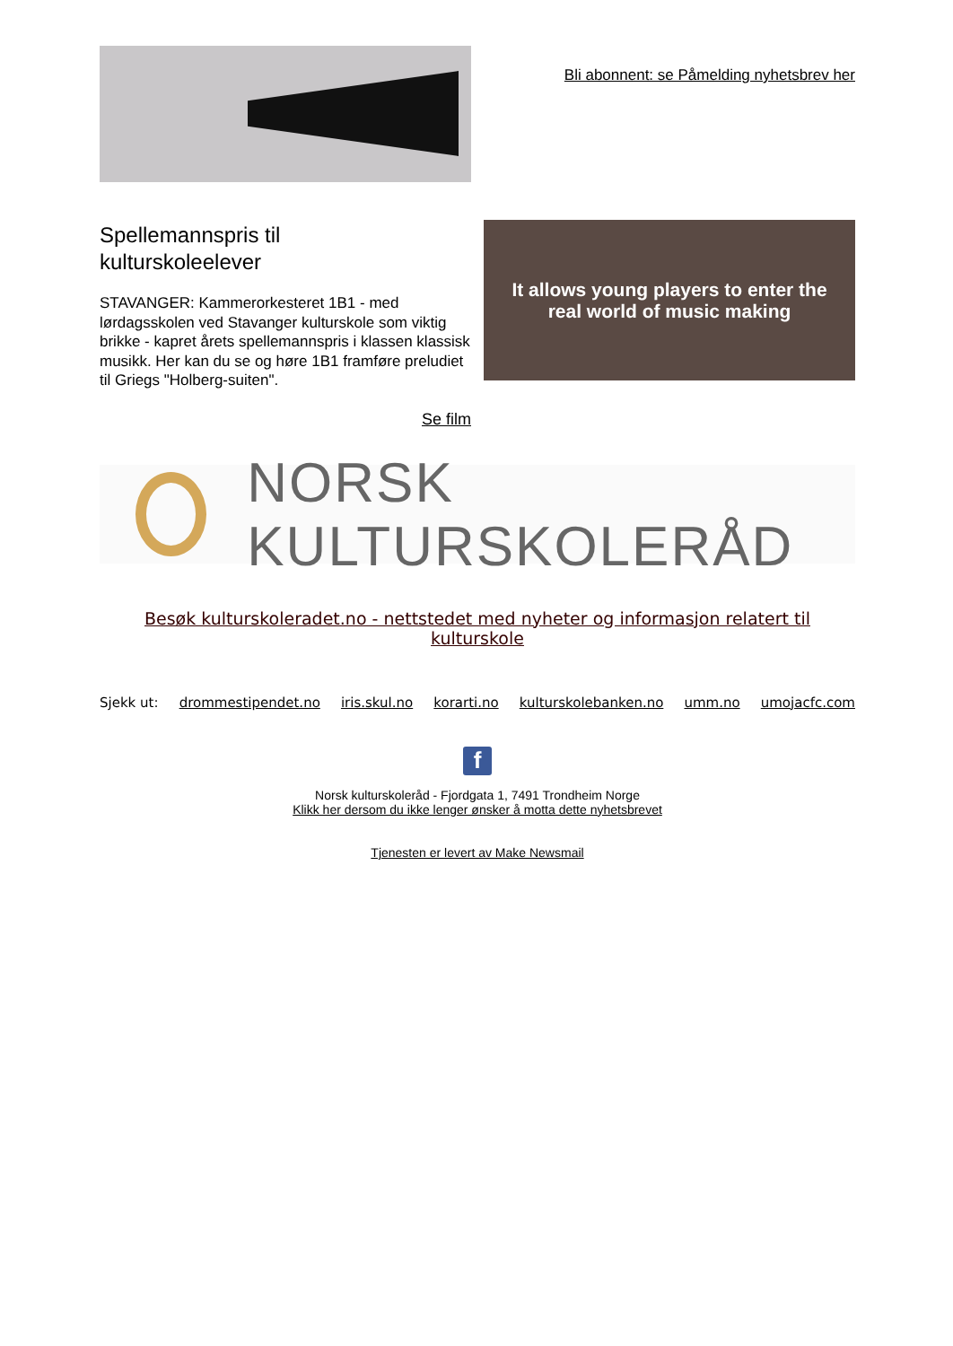Bli abonnent: se Påmelding nyhetsbrev her
Spellemannspris til
kulturskoleelever
STAVANGER: Kammerorkesteret 1B1 - med lørdagsskolen ved Stavanger kulturskole som viktig brikke - kapret årets spellemannspris i klassen klassisk musikk. Her kan du se og høre 1B1 framføre preludiet til Griegs "Holberg-suiten".
Se film
It allows young players to enter the
real world of music making
NORSK KULTURSKOLERÅD
Besøk kulturskoleradet.no - nettstedet med nyheter og informasjon relatert til kulturskole
Sjekk ut: drommestipendet.no iris.skul.no korarti.no kulturskolebanken.no umm.no umojacfc.com
f
Norsk kulturskoleråd - Fjordgata 1, 7491 Trondheim Norge
Klikk her dersom du ikke lenger ønsker å motta dette nyhetsbrevet
Tjenesten er levert av Make Newsmail